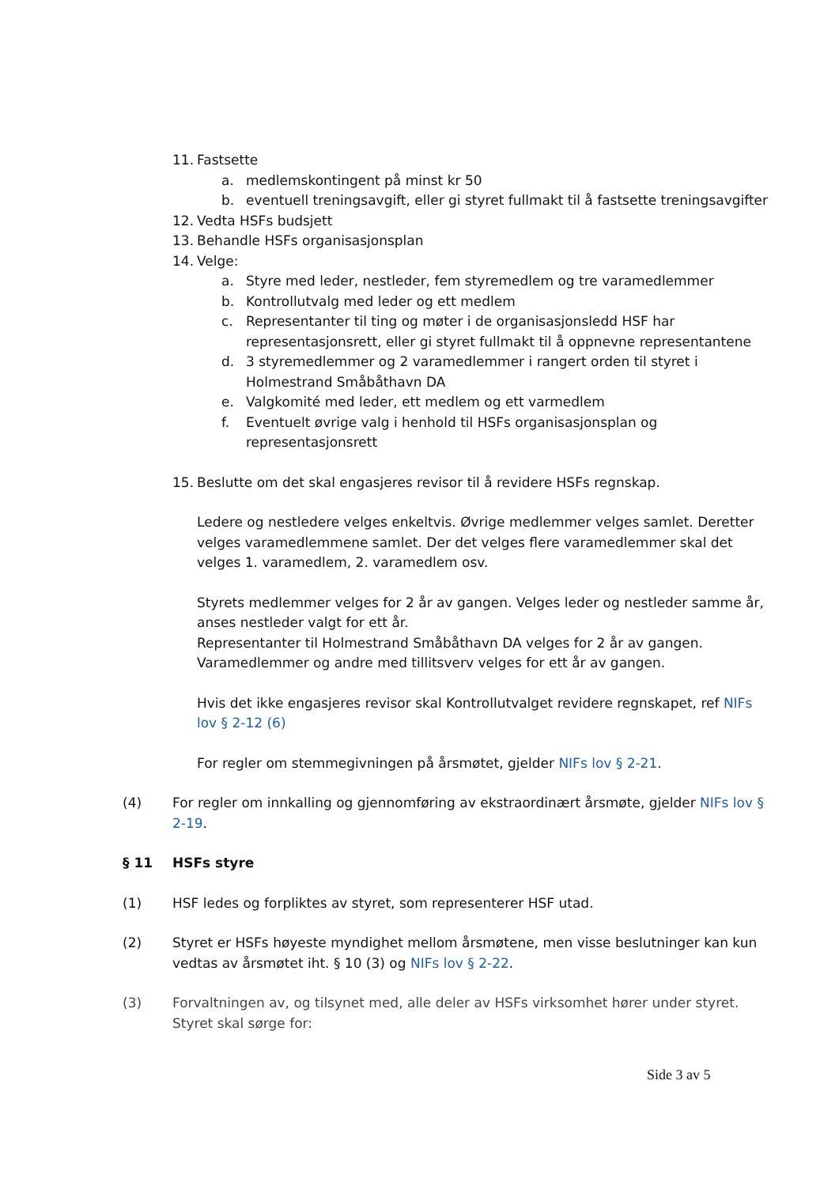11. Fastsette
a. medlemskontingent på minst kr 50
b. eventuell treningsavgift, eller gi styret fullmakt til å fastsette treningsavgifter
12. Vedta HSFs budsjett
13. Behandle HSFs organisasjonsplan
14. Velge:
a. Styre med leder, nestleder, fem styremedlem og tre varamedlemmer
b. Kontrollutvalg med leder og ett medlem
c. Representanter til ting og møter i de organisasjonsledd HSF har representasjonsrett, eller gi styret fullmakt til å oppnevne representantene
d. 3 styremedlemmer og 2 varamedlemmer i rangert orden til styret i Holmestrand Småbåthavn DA
e. Valgkomité med leder, ett medlem og ett varmedlem
f. Eventuelt øvrige valg i henhold til HSFs organisasjonsplan og representasjonsrett
15. Beslutte om det skal engasjeres revisor til å revidere HSFs regnskap.
Ledere og nestledere velges enkeltvis. Øvrige medlemmer velges samlet. Deretter velges varamedlemmene samlet. Der det velges flere varamedlemmer skal det velges 1. varamedlem, 2. varamedlem osv.
Styrets medlemmer velges for 2 år av gangen. Velges leder og nestleder samme år, anses nestleder valgt for ett år.
Representanter til Holmestrand Småbåthavn DA velges for 2 år av gangen.
Varamedlemmer og andre med tillitsverv velges for ett år av gangen.
Hvis det ikke engasjeres revisor skal Kontrollutvalget revidere regnskapet, ref NIFs lov § 2-12 (6)
For regler om stemmegivningen på årsmøtet, gjelder NIFs lov § 2-21.
(4) For regler om innkalling og gjennomføring av ekstraordinært årsmøte, gjelder NIFs lov § 2-19.
§ 11 HSFs styre
(1) HSF ledes og forpliktes av styret, som representerer HSF utad.
(2) Styret er HSFs høyeste myndighet mellom årsmøtene, men visse beslutninger kan kun vedtas av årsmøtet iht. § 10 (3) og NIFs lov § 2-22.
(3) Forvaltningen av, og tilsynet med, alle deler av HSFs virksomhet hører under styret. Styret skal sørge for:
Side 3 av 5